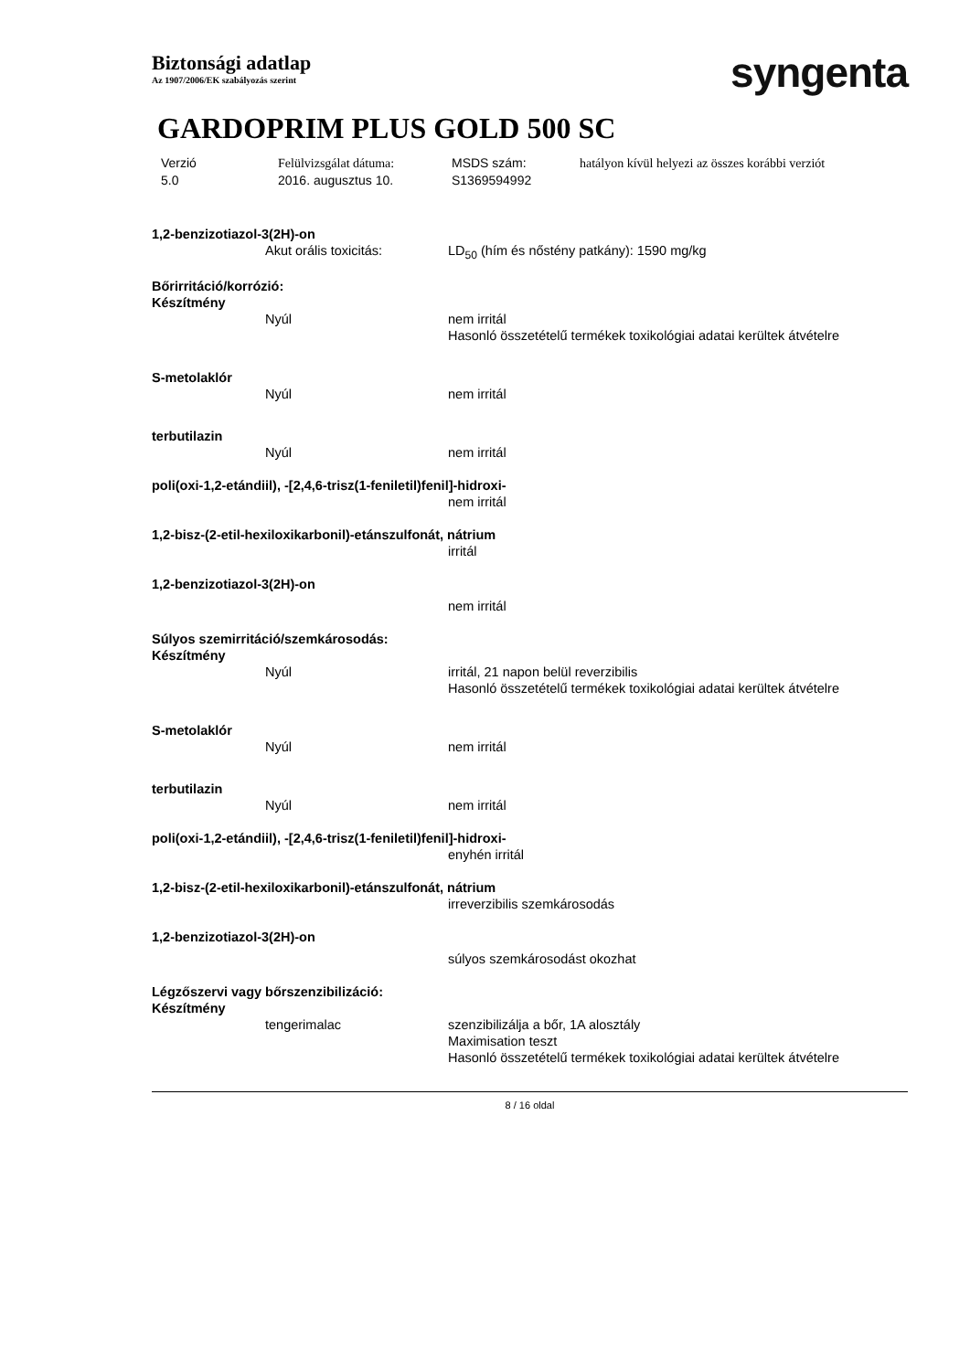Biztonsági adatlap
Az 1907/2006/EK szabályozás szerint
syngenta
GARDOPRIM PLUS GOLD 500 SC
Verzió
5.0
Felülvizsgálat dátuma:
2016. augusztus 10.
MSDS szám:
S1369594992
hatályon kívül helyezi az összes korábbi verziót
1,2-benzizotiazol-3(2H)-on
Akut orális toxicitás: LD<sub>50</sub> (hím és nőstény patkány): 1590 mg/kg
Bőrirritáció/korrózió:
Készítmény
Nyúl nem irritál
Hasonló összetételű termékek toxikológiai adatai kerültek átvételre
S-metolaklór
Nyúl nem irritál
terbutilazin
Nyúl nem irritál
poli(oxi-1,2-etándiil), -[2,4,6-trisz(1-feniletil)fenil]-hidroxi-
nem irritál
1,2-bisz-(2-etil-hexiloxikarbonil)-etánszulfonát, nátrium
irritál
1,2-benzizotiazol-3(2H)-on
nem irritál
Súlyos szemirritáció/szemkárosodás:
Készítmény
Nyúl irritál, 21 napon belül reverzibilis
Hasonló összetételű termékek toxikológiai adatai kerültek átvételre
S-metolaklór
Nyúl nem irritál
terbutilazin
Nyúl nem irritál
poli(oxi-1,2-etándiil), -[2,4,6-trisz(1-feniletil)fenil]-hidroxi-
enyhén irritál
1,2-bisz-(2-etil-hexiloxikarbonil)-etánszulfonát, nátrium
irreverzibilis szemkárosodás
1,2-benzizotiazol-3(2H)-on
súlyos szemkárosodást okozhat
Légzőszervi vagy bőrszenzibilizáció:
Készítmény
tengerimalac szenzibilizálja a bőr, 1A alosztály
Maximisation teszt
Hasonló összetételű termékek toxikológiai adatai kerültek átvételre
8 / 16 oldal